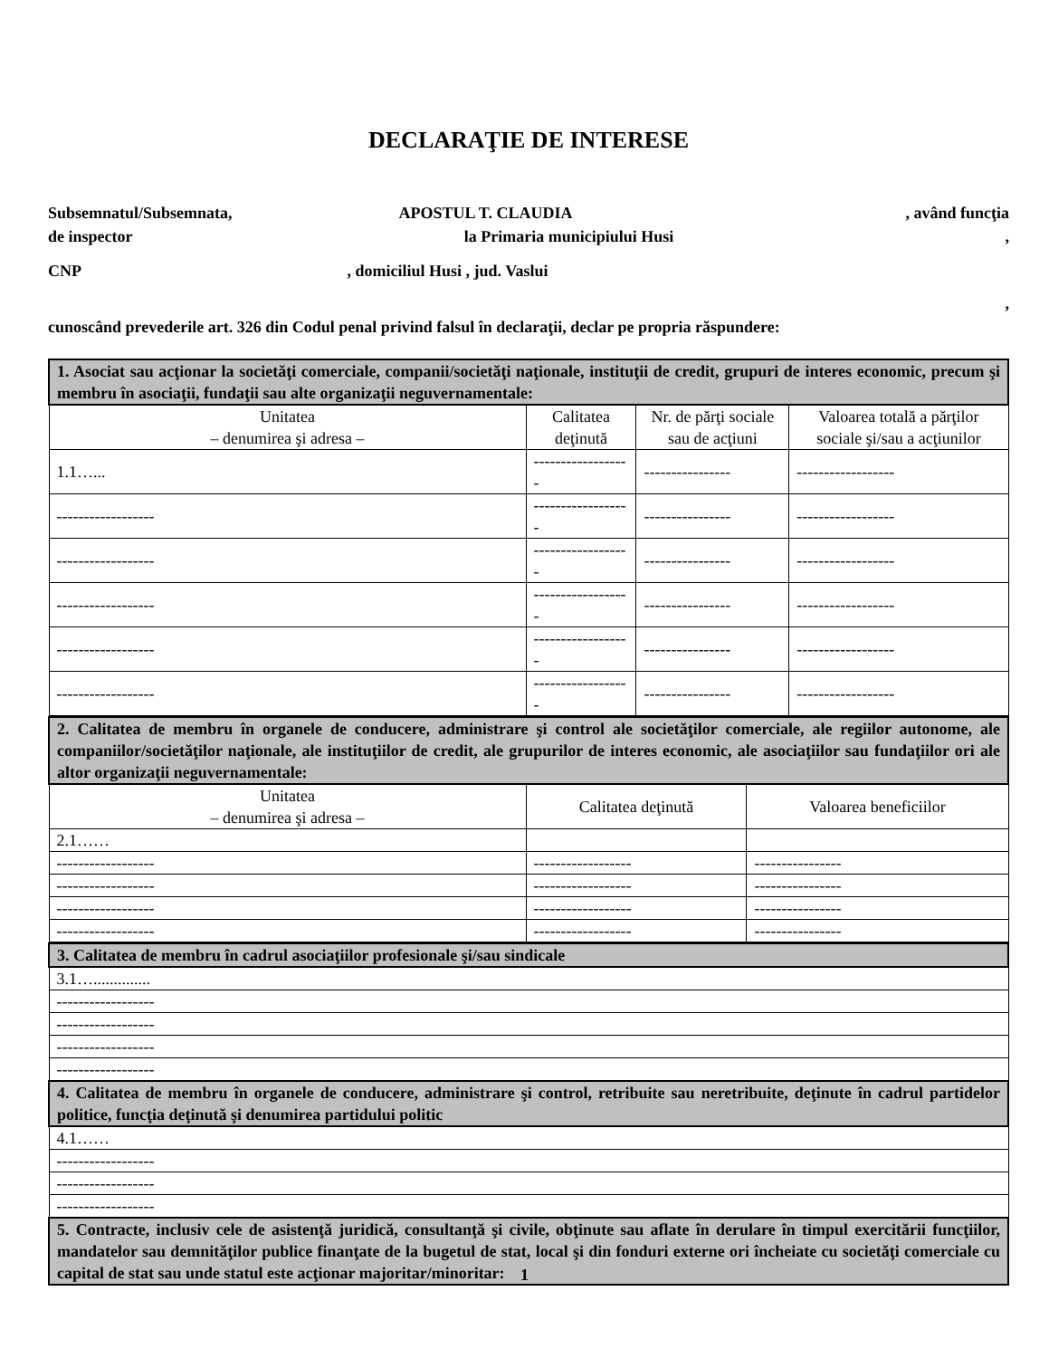DECLARAŢIE DE INTERESE
Subsemnatul/Subsemnata, APOSTUL T. CLAUDIA , având funcţia
de inspector la Primaria municipiului Husi,
CNP , domiciliul Husi , jud. Vaslui
,
cunoscând prevederile art. 326 din Codul penal privind falsul în declaraţii, declar pe propria răspundere:
| 1. Asociat sau acţionar la societăţi comerciale, companii/societăţi naţionale, instituţii de credit, grupuri de interes economic, precum şi membru în asociaţii, fundaţii sau alte organizaţii neguvernamentale: | | | |
| --- | --- | --- | --- |
| Unitatea – denumirea şi adresa – | Calitatea deţinută | Nr. de părţi sociale sau de acţiuni | Valoarea totală a părţilor sociale şi/sau a acţiunilor |
| 1.1…... | ------------------ | ---------------- | ------------------ |
| ------------------ | ------------------ | ---------------- | ------------------ |
| ------------------ | ------------------ | ---------------- | ------------------ |
| ------------------ | ------------------ | ---------------- | ------------------ |
| ------------------ | ------------------ | ---------------- | ------------------ |
| ------------------ | ------------------ | ---------------- | ------------------ |
| 2. Calitatea de membru în organele de conducere, administrare şi control ale societăţilor comerciale, ale regiilor autonome, ale companiilor/societăţilor naţionale, ale instituţiilor de credit, ale grupurilor de interes economic, ale asociaţiilor sau fundaţiilor ori ale altor organizaţii neguvernamentale: | | |
| --- | --- | --- |
| Unitatea – denumirea şi adresa – | Calitatea deţinută | Valoarea beneficiilor |
| 2.1…… | | |
| ------------------ | ------------------ | ---------------- |
| ------------------ | ------------------ | ---------------- |
| ------------------ | ------------------ | ---------------- |
| ------------------ | ------------------ | ---------------- |
| 3. Calitatea de membru în cadrul asociaţiilor profesionale şi/sau sindicale |
| --- |
| 3.1….............. |
| ------------------ |
| ------------------ |
| ------------------ |
| ------------------ |
| 4. Calitatea de membru în organele de conducere, administrare şi control, retribuite sau neretribuite, deţinute în cadrul partidelor politice, funcţia deţinută şi denumirea partidului politic |
| 4.1…… |
| ------------------ |
| ------------------ |
| ------------------ |
| 5. Contracte, inclusiv cele de asistenţă juridică, consultanţă şi civile, obţinute sau aflate în derulare în timpul exercitării funcţiilor, mandatelor sau demnităţilor publice finanţate de la bugetul de stat, local şi din fonduri externe ori încheiate cu societăţi comerciale cu capital de stat sau unde statul este acţionar majoritar/minoritar: |
1